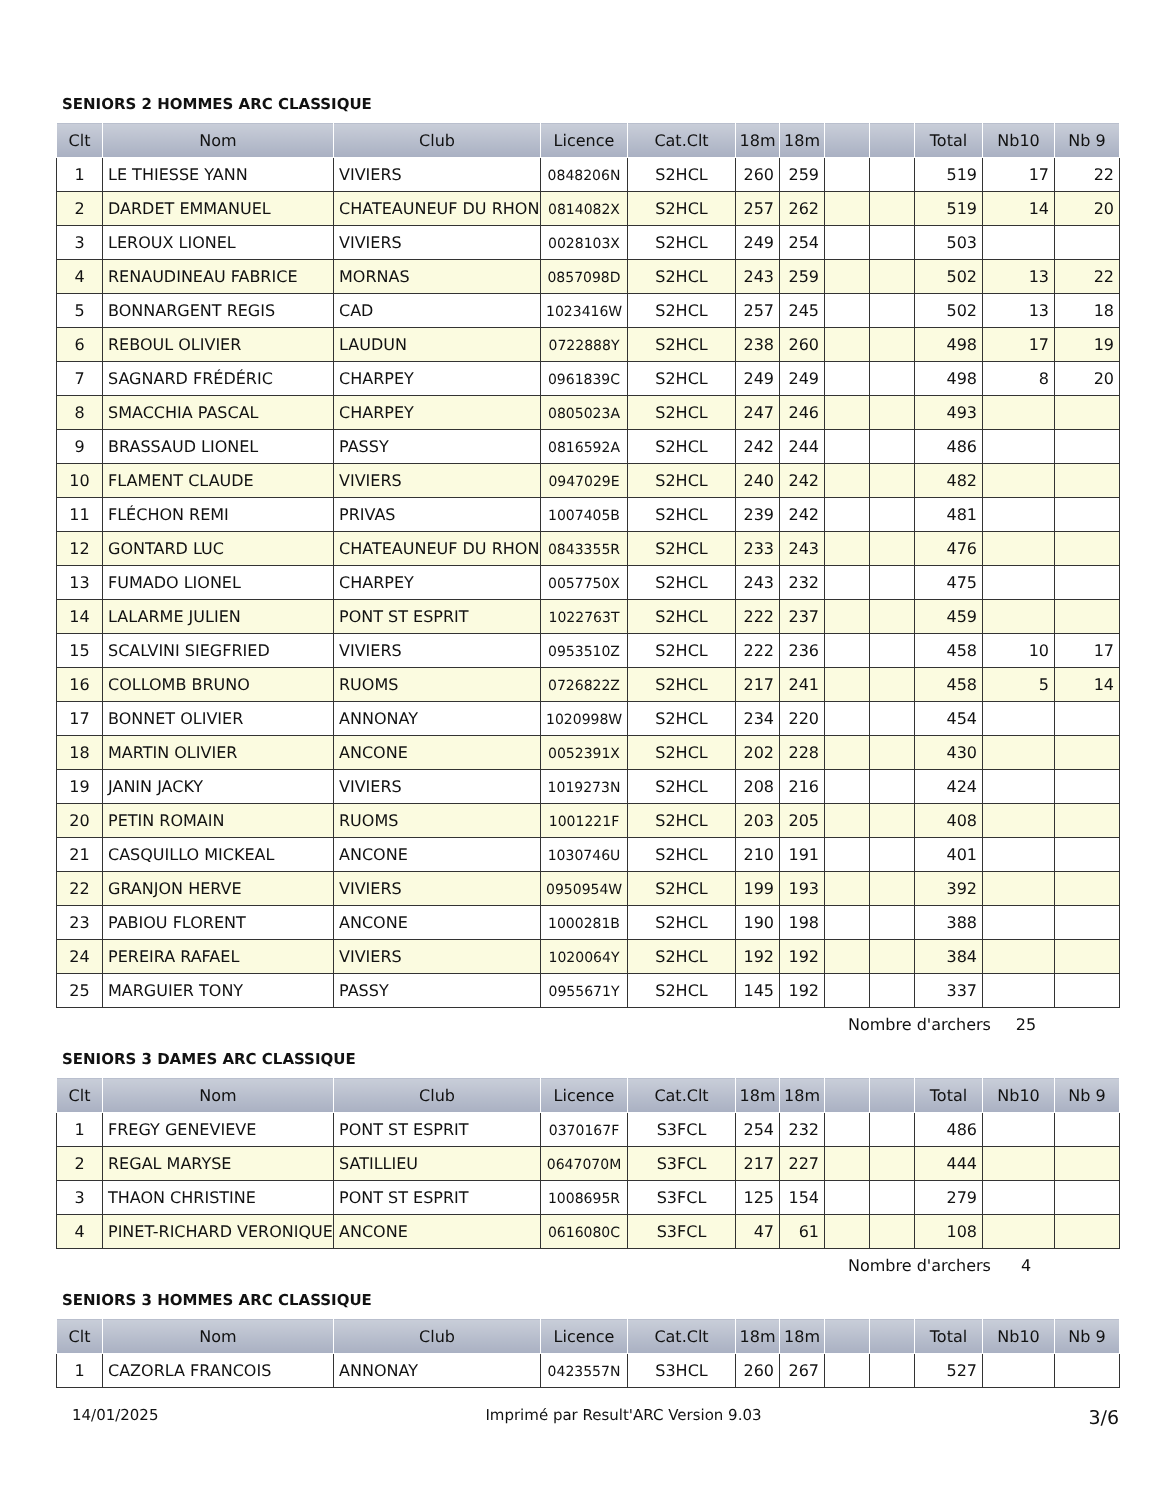SENIORS 2 HOMMES ARC CLASSIQUE
| Clt | Nom | Club | Licence | Cat.Clt | 18m | 18m | | | Total | Nb10 | Nb 9 |
| --- | --- | --- | --- | --- | --- | --- | --- | --- | --- | --- | --- |
| 1 | LE THIESSE YANN | VIVIERS | 0848206N | S2HCL | 260 | 259 | | | 519 | 17 | 22 |
| 2 | DARDET EMMANUEL | CHATEAUNEUF DU RHON | 0814082X | S2HCL | 257 | 262 | | | 519 | 14 | 20 |
| 3 | LEROUX LIONEL | VIVIERS | 0028103X | S2HCL | 249 | 254 | | | 503 | | |
| 4 | RENAUDINEAU FABRICE | MORNAS | 0857098D | S2HCL | 243 | 259 | | | 502 | 13 | 22 |
| 5 | BONNARGENT REGIS | CAD | 1023416W | S2HCL | 257 | 245 | | | 502 | 13 | 18 |
| 6 | REBOUL OLIVIER | LAUDUN | 0722888Y | S2HCL | 238 | 260 | | | 498 | 17 | 19 |
| 7 | SAGNARD FRÉDÉRIC | CHARPEY | 0961839C | S2HCL | 249 | 249 | | | 498 | 8 | 20 |
| 8 | SMACCHIA PASCAL | CHARPEY | 0805023A | S2HCL | 247 | 246 | | | 493 | | |
| 9 | BRASSAUD LIONEL | PASSY | 0816592A | S2HCL | 242 | 244 | | | 486 | | |
| 10 | FLAMENT CLAUDE | VIVIERS | 0947029E | S2HCL | 240 | 242 | | | 482 | | |
| 11 | FLÉCHON REMI | PRIVAS | 1007405B | S2HCL | 239 | 242 | | | 481 | | |
| 12 | GONTARD LUC | CHATEAUNEUF DU RHON | 0843355R | S2HCL | 233 | 243 | | | 476 | | |
| 13 | FUMADO LIONEL | CHARPEY | 0057750X | S2HCL | 243 | 232 | | | 475 | | |
| 14 | LALARME JULIEN | PONT ST ESPRIT | 1022763T | S2HCL | 222 | 237 | | | 459 | | |
| 15 | SCALVINI SIEGFRIED | VIVIERS | 0953510Z | S2HCL | 222 | 236 | | | 458 | 10 | 17 |
| 16 | COLLOMB BRUNO | RUOMS | 0726822Z | S2HCL | 217 | 241 | | | 458 | 5 | 14 |
| 17 | BONNET OLIVIER | ANNONAY | 1020998W | S2HCL | 234 | 220 | | | 454 | | |
| 18 | MARTIN OLIVIER | ANCONE | 0052391X | S2HCL | 202 | 228 | | | 430 | | |
| 19 | JANIN JACKY | VIVIERS | 1019273N | S2HCL | 208 | 216 | | | 424 | | |
| 20 | PETIN ROMAIN | RUOMS | 1001221F | S2HCL | 203 | 205 | | | 408 | | |
| 21 | CASQUILLO MICKEAL | ANCONE | 1030746U | S2HCL | 210 | 191 | | | 401 | | |
| 22 | GRANJON HERVE | VIVIERS | 0950954W | S2HCL | 199 | 193 | | | 392 | | |
| 23 | PABIOU FLORENT | ANCONE | 1000281B | S2HCL | 190 | 198 | | | 388 | | |
| 24 | PEREIRA RAFAEL | VIVIERS | 1020064Y | S2HCL | 192 | 192 | | | 384 | | |
| 25 | MARGUIER TONY | PASSY | 0955671Y | S2HCL | 145 | 192 | | | 337 | | |
Nombre d'archers 25
SENIORS 3 DAMES ARC CLASSIQUE
| Clt | Nom | Club | Licence | Cat.Clt | 18m | 18m | | | Total | Nb10 | Nb 9 |
| --- | --- | --- | --- | --- | --- | --- | --- | --- | --- | --- | --- |
| 1 | FREGY GENEVIEVE | PONT ST ESPRIT | 0370167F | S3FCL | 254 | 232 | | | 486 | | |
| 2 | REGAL MARYSE | SATILLIEU | 0647070M | S3FCL | 217 | 227 | | | 444 | | |
| 3 | THAON CHRISTINE | PONT ST ESPRIT | 1008695R | S3FCL | 125 | 154 | | | 279 | | |
| 4 | PINET-RICHARD VERONIQUE | ANCONE | 0616080C | S3FCL | 47 | 61 | | | 108 | | |
Nombre d'archers 4
SENIORS 3 HOMMES ARC CLASSIQUE
| Clt | Nom | Club | Licence | Cat.Clt | 18m | 18m | | | Total | Nb10 | Nb 9 |
| --- | --- | --- | --- | --- | --- | --- | --- | --- | --- | --- | --- |
| 1 | CAZORLA FRANCOIS | ANNONAY | 0423557N | S3HCL | 260 | 267 | | | 527 | | |
14/01/2025 Imprimé par Result'ARC Version 9.03 3/6